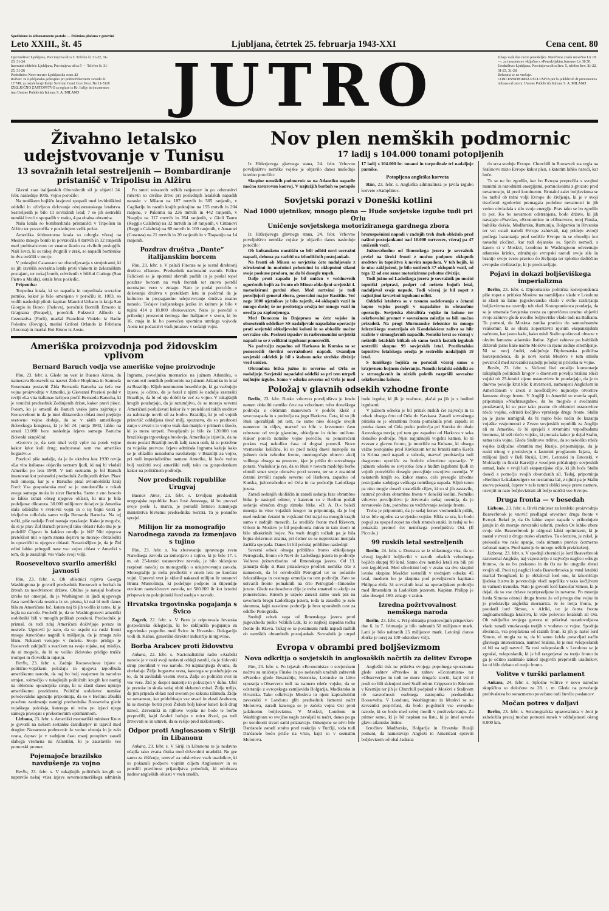Spedizione in abbonamento postale — Poštnina plačana v gotovini
Leto XXIII., št. 45 Ljubljana, četrtek 25. februarja 1943-XXI Cena cent. 80
Upravništvo: Ljubljana, Puccinijeva ulica 5. Telefon št. 31-22, 31-23, 31-24
Inseratni oddelek: Ljubljana, Puccinijeva ulica 5 — Telefon št. 31-25, 31-26
Podružnica Novo mesto: Ljubljanska cesta 42
Računi: za Ljubljansko pokrajino pri poštnočekovnem zavodu št. 17.749, za ostale kraje Italije Servizio Conti Corr. Post. No 11-3118
IZKLJUČNO ZASTOPSTVO za oglase iz Kr. Italije in inozemstva ima Unione Pubblicità Italiana S. A. MILANO
JUTRO
Izhaja vsak dan razen ponedeljka. Naročnina znaša mesečno Lir 18.—, za inozemstvo vključno s »Ponedeljskim Jutrom« Lir 36.50.
Uredništvo: Ljubljana, Puccinijeva ulica štev. 5, telefon štev. 31-22, 31-23, 31-24.
Rokopisi se ne vračajo.
CONCESSIONARIA ESCLUSIVA per la pubblicità di provenienza italiana ed estera: Unione Pubblicità Italiana S. A. MILANO
Živahno letalsko udejstvovanje v Tunisu
13 sovražnih letal sestreljenih — Bombardiranje pristanišč v Tripolisu in Alžiru
Glavni stan italijanskih Oboroženih sil je objavil 24. febr. naslednje 1005. vojno poročilo:
Na tuniškem bojišču krajevni spopadi med izvidniškimi oddelki in oživljeno delovanje obojestranskega letalstva. Sestreljenih je bilo 11 sovražnih letal; 7 so jih sestrelili nemški lovci v spopadih v zraku, 4 pa obalna obramba.
Naša letala so bombardirala pristanišči v Tripolisu in Alžiru ter povzročila v poslednjem velik požar.
Ameriška štirimotorna letala so odvrgla včeraj na Mesino mnogo bomb in povzročila 8 mrtvih in 32 ranjenih med prebivalstvom ter znatno škodo na civilnih poslopjih. Naši lovci, ki so takoj dvignili v zrak, so napadli bombnike in dva treščili v morje.
V pokrajini Catanzaro so obstreljevanja s strojnicami, ki so jih izvršila sovražna letala proti vlakom in železniškim postajam, ter nekaj bomb, odvrženih v bližini Curinge (San Pietro a Maida), ostala brez posledic.
Pripomba:
Torpedna letala, ki so napadla in torpedirala sovražne parnike, kakor je bilo omenjeno v poročilu št. 1003, so vodili naslednji piloti: kapitan Mancini Urbano iz kraja San Giorgio in Bosco (Padova), poročnik Borrelli Ernesto iz Gragnana (Neapelj), poročnik Pulzzetti Alfredo iz Cezenativa (Forli), maršal Franchini Vinizio iz Badie Polesine (Rovigo), maršal Grifoni Orlando iz Fabriana (Ancona) in maršal Boi Bruno iz Aoste.
Po smrti nekaterih težkih ranjencev in po odstranitvi ruševin so civilne žrtve pri poslednjih letalskih napadih narasle: v Milanu na 187 mrtvih in 505 ranjenih, v Cagliariju in raznih krajih pokrajine na 155 mrtvih in 204 ranjene, v Palermu na 226 mrtvih in 442 ranjenih, v Neaplju na 117 mrtvih in 264 ranjenih, v Gioii Tauru (Reggio Calabria) na 32 mrtvih in 50 ranjenih, v Cittanovi (Reggio Calabria) na 60 mrtvih in 100 ranjenih, v Amantei (Cosenza) na 21 mrtvih in 20 ranjenih in v Trapaniju na 14 ranjenih.
Pozdrav društva „Dante“ italijanskim borcem
Rim, 23. febr. s. V palači Firenze se je sestal direktorij društva »Dante«. Predsednik nacionalni svetnik Felice Felicioni se je spomnil slavnih padlih in je poslal topel pozdrav borcem na vseh frontah ter znova potrdil neomajno vero v zmago. Nato je podal poročilo o delovanju društva v preteklem letu in podčrtal da je kulturno in propagandno udejstvovanje društva znatno naraslo. Tečajev italijanskega jezika in kulture je bilo v tujini 414 z 18.000 obiskovalcev. Nato je poročal o prihodnji prosvetni četrtega dne Italijanov v svetu, ki bo 16. maja in ki bo posvečen spominu umrlega vojvode Aoste ter počastitvi vseh junakov v sedanji vojni.
Ameriška proizvodnja pod židovskim vplivom
Bernard Baruch vodja vse ameriške vojne proizvodnje
Rim, 23. febr. s. Glede na vest iz Buenos Airesa, da namerava Roosevelt na nasvet Židov Hopkinsa in Samuela Rosemana postaviti Žida Bernarda Barucha za šefa vse vojne proizvodnje v Ameriki, je Giovanni Preziosi podal v reviji »La vita italiana« izčrpen profil Bernarda Barucha, ki je resnični predsednik Zedinjenih držav, kakor pravi pisec. Potem, ko je omenil da Baruch vsako jutro zajtrkuje z Rooseveltom in da je imel diktatorsko oblast med prejšnjo svetovno vojno dodaja, da se v aktih ameriškega židovskega kongresa, ki je bil 24. junija 1943, lahko na strani 13.080 bere naslednja izjava samega Barucha židovski skupščini:
»Gotovo je, da sem imel večji vpliv na potek vojne kakor kdor koli drug; nadzoroval sem vse ameriško bogastvo.«
Preziosi piše nadalje, da je že oktobra leta 1930 revija »La vita italiana« objavila seznam ljudi, ki naj bi vladali Ameriko po letu 1940. V tem seznamu je bil Baruch imenovan kot poluradni predsednik Zedinjenih držav. Pisec tudi omenja, kar je o Baruchu pisal avtomobilski kralj Ford: Vsa gospodarska moč se je osredotočila v rokah enega samega moža in sicer Barucha. Samo z eno besedo se lahko izrazi obseg njegove oblasti, ki mu je bila podeljena: diktatura. 30.000 milijonov dolarjev je Amerika stala udeležba v svetovni vojni in o tej bajni vsoti je izključno odločala samo volja Bernarda Barucha. Na tej točki, piše nadalje Ford nastaja vprašanje: Kako je mogoče, da si je prav Žid Baruch prisvojil tako oblast? Kdo mu jo je podelil? Čigavo in kakšno orodje je bil? Niti njegova preteklost niti o njem znana dejstva ne morejo obrazložiti in opravičiti te njegove oblasti. Nerazložljivo je, da je Žid edini lahko pritegnil nase vso vojno oblast v Ameriki s tem, da je zasužnjil vso vlado svoji volji.
Rooseveltovo svarilo ameriški javnosti
Rim, 23. febr. s. Ob obletnici rojstva Georga Washingtona je govoril predsednik Roosevelt o borbah in žrtvah za neodvisnost države. Obilno je navajal borbene izreke ter omenjal, da je Washington in ljudi njegovega časa navdihovala resnica iz sv. pisma, ki nai bi tudi danes bila za Američane luč, katera naj bi jih vodila iz teme, ki je legla na narode. Predočil je, da so Washingtonovi ameriški sodobniki bili v mnogih prilikah poraženi. Predsednik je priznal, da tudi zdaj Američani doživljajo poraze in nesreče. Ugotovil je nato, da so uspehi na ruski fronti mnoge Američane nagnili k mišljenju, da je zmaga zelo blizu. Nekateri verujejo v čudeže. Svojo pridigo je Roosevelt zaključil s svarilom na svoje rojake, naj mislijo, da ni mogoče, da bi se veliko židovsko pridigo trušče trompet in človeškim tujenju.
Berlin, 23. febr. s. Zadnje Rooseveltove izjave o politično-vojaškem položaju in njegova izpodbuda ameriškemu narodu, da naj bo bolj vzajemen in narodno strnjen, tolmačijo v tukajšnjih političnih krogih kot namig na oblečene opozicijske struje, ki se zlasti danes upirajo ameriškemu prezidentu. Politični sodelavec nemške poročevalske agencije pripominja, da so v Berlinu zbudili posebno zanimanje namigi predsednika Roosevelta glede vojaškega položaja, katerega ni treba po izjavi njega samega presojati s prekomernim optimizmom.
Lizbona, 23. febr. s. Ameriški mornariški minister Knox je govoril na nekem sestanku časnikarjev in izjavil med drugim: Nevarnost podmornic še vedno obstoja in je zelo resna, čeprav je v zadnjem času manj potopitev zaradi slabega vremena na Atlantiku, ki je zaustavilo ves pomorski promet.
Pojemajoče brazilsko navdušenje za vojno
Berlin, 23. febr. s. V tukajšnjih političnih krogih so napravile nekaj vtisa izjave severnoameriškega admirala Ingrama, poveljnika mornarice na južnem Atlantiku, o nevarnosti nemških podmornic na južnem Atlantiku in letal za Brazilijo. Kljub neumnemu besedičenju, ki ga vsebujejo izjave, je očitno, da je hotel z njimi še nadalje zastrašiti Brazilijo, da bi od nje dobili še več za vojno. V tukajšnjih krogih poudarjajo, da je razumljivo, če se morajo severni Američani posluževati kakor že v preteklosti takih sredstev za nabiranje novih sil za borbo. Brazilija, ki je od vojnih prizorišč oddaljena tisoč milj, spoznava, da so prednosti zanjo v zvezi s to vojno vsak dan manjše v primeri s škodo, ki jo mora utrpeti. Potopljenih je bilo že 120.000 ton brazilskega trgovskega brodovja. Amerika je izjavila, da ne more poslati Braziliji novih ladij razen onih, ki so potrebne za vojaške prevoze. Izjave admirala Ingrama kažejo kako se je ohladilo nenadoma navdušenje v Braziliji za vojno, pri tudi imperialistične namere Amerike, ki hoče vedno bolj razširiti svoj ameriški radij tako na gospodarskem kakor na političnem področju.
Nov predsednik republike Urugvaj
Buenos Aires, 23. febr. s. Izvoljeni predsednik urugvajske republike Juan José Amezaga, ki bo prevzel svoje posle 1. marca, je ponudil listnico zunanjega ministrstva bivšemu predsedniku Serrati. Ta je ponudbo sprejel.
Milijon lir za monografijo Narodnega zavoda za izmenjavo s tujino
Rim, 23. febr. s. Na zborovanju upravnega sveta Narodnega zavoda za izmenjavo s tujino, ki je bilo 17. t. m. ob 25-letnici ustanovitve zavoda, je bilo sklenjeno razpisati natečaj za monografijo o udejstvovanju zavoda. Monografijo je treba predložiti v enem letu po končani vojni. Upravni svet je sklenil nakazati milijon lir ustanovi Bruna Mussolinija, ki podeljuje podpore in štipendije otrokom nameščencev zavoda, ter 500.000 lir kot izredni prispevek za pokojninski fond osebja v zavodu.
Hrvatska trgovinska pogajanja s Švico
Zagreb, 22. febr. s. V Bern je odpotovala hrvatska gospodarska delegacija, ki bo zaključila pogajanja za trgovinsko pogodbo med Švico in Hrvatsko. Delegacijo vodi dr. Kabas, generalni direktor industrije in trgovine.
Borba Arabcev proti židovstvu
Ankara, 22. febr. s. Nacionalistični radio »Arabski narod« je v neki svoji nedavni oddaji zatrdil, da je židovski strup pronikniI v vse narode. Ni najmanjšega dvoma, da obvladajo Židje bogastva sveta, katerega se poslužujejo za to, da bi zavladali vsemu svetu. Židje so politični svet in vse vere. Žid je despot materije in pokvarjen v duhu. Ubil je preroke in skuša sedaj ubiti slehernò misel. Židje trdijo, da jim pripada oblast nad svetom po zakonu talmuda. Židje so nevarnost, ker pridobivajo vse stvari in zlasti Arabcem, ki se morajo boriti proti Židom bolj kakor kateri koli drug narod. Zavezniki in njihove vojske ne bodo te borbe preprečili, kajti Arabci hočejo v miru živeti, pa tudi žrtvovati se in umreti, da se rešijo pred nizkotnostjo.
Odpor proti Anglosasom v Siriji in Libanonu
Ankara, 23. febr. s. V Siriji in Libanonu se je nedavno očajila tako zvana čistka med državnimi uradniki. Ne gre samo za čiščenje, temveč za odslovitev vseh uradnikov, ki so pokazali podporo vojnim ciljem Anglosasov in so potrdili pravilnost prijateljstva pobočnik, ki odobrava nadzor angleških oblasti v vseh uradih.
Nov plen nemških podmornic
17 ladij s 104.000 tonami potopljenih
Iz Hitlerjevega glavnega stana, 24. febr. Vrhovno poveljništvo nemške vojske je objavilo danes naslednje izredno poročilo:
Skupine nemških podmornic so na Atlantiku napadle močno zavarovan konvoj. V najtežjih borbah so potopile 17 ladij s 104.000 br. tonami in torpedirale tri nadaljnje parnike.
Potopljena angleška korveta
Rim, 23. febr. s. Angleška admiraliteta je javila izgubo korvete »Samphire«.
Sovjetski porazi v Doneški kotlini
Nad 1000 ujetnikov, mnogo plena — Hude sovjetske izgube tudi pri Orlu
Uničenje sovjetskega motoriziranega gardnega zbora
Iz Hitlerjevega glavnega stana, 24. febr. Vrhovno poveljništvo nemške vojske je objavilo danes naslednje poročilo:
Ob kubanskem mostišču so bili odbiti novi sovražni napadi, deloma pa razbiti na izhodiščnih postojankah.
Na fronti ob Miusu so sovjetske čete nadaljevale z združenimi in močnimi pehotnimi in oklopnimi silami svoje poskuse prodora, ne da bi dosegle uspeh.
Dalje proti zapadu je bil uničen v večdnevnih ogorčenih bojih za fronto ob Miusu obkoljeni sovjetski 4. motorizirani gardni zbor. Med mrtvimi je tudi poveljujoči general zbora, generalni major Rastišin. Več nego 1000 ujetnikov je bilo zajetih, 44 oklopnih vozil in mnogo doslej še ne preštetega orožja ter mnogo vozil in orodja pa zaplenjenega.
Med Donecem in Dnjeprom so čete vojske in oboroženih oddelkov SS nadaljevale napadalne operacije proti sovjetski obkoljevalni koloni in so obkolile močne sovražne sile. Poskusi izpadov in razbremenilni sovjetski napadi so se z velikimi izgubami ponesrečili.
Na področju zapadno od Harkova in Kurska so se ponesrečili številni sovražnikovi napadi. Osamljen sovjetski oddelek je bil s štabom neke strelske divizije vred uničen.
Obrambna bitka južno in severno od Orla se nadaljuje. Sovjetski napadalni oddelki so pri tem utrpeli najhujše izgube. Samo v odseku severno od Orla je med brezuspešnimi napadi v zadnjih treh dneh obležalo pred našimi postojankami nad 10.000 mrtvecev, včeraj pa 47 uničenih vozil.
Južnovzhodno od Ilmenskega jezera je sovražnik prešel na široki fronti z močno podporo oklopnih sredstev in topništva k novim napadom. V teh bojih, ki še niso zaključeni, je bilo uničenih 37 oklopnih vozil, od tega 32 od ene same motorizirane pehotne divizije.
Tudi južno od Ladoškega jezera je sovražnik po močni topniški pripravi, podprt od nešteto bojnih letal, nadaljeval svoje napade. Tudi včeraj je bil zopet z najtežjimi krvavimi izgubami odbit.
Oddelki letalstva so v tesnem sodelovanju s četami kopne vojske posegli v napadalne in obrambne operacije. Sovjetska zbirališča vojske in kolone ter oskrbovalni promet v sovražnem zaledju so bili močno prizadeti. Na progi Murmanske železnice in mnogo železniškega materijala ob Kandalakšem zalivu so bile razbite v strmoglavnih napadih. Nemški lovci so včeraj v neštetih letalskih bitkah ob samo šestih lastnih izgubah sestrelili skupno 99 sovjetskih letal. Protiletalsko topništvo letalskega orožja je sestrelilo nadaljnjih 19 letal.
S tuniškega bojišča so poročali včeraj samo o krajevnem bojnem delovanju. Nemški letalski oddelki so v strmoglavnih in nizkih poletih razpršili sovražne oskrbovalne kolone.
Položaj v glavnih odsekih vzhodne fronte
Berlin, 23. febr. Rusko vrhovno poveljništvo je imelo namen obkoliti nemške čete na vzhodnem robu doneškega področja z obširnim manevrom v podobi klešč s severozapada in s področja na jugu Harkova. Četa, ki so jih Rusi uporabljali pri tem, ne samo niso dosegle svojih namenov in ciljev, marveč so bile v izvestnem času odrezane od svoje glavnine, obkoljene in delno uničene. Kakor poroča nemško vojno poročilo, se ponesrečeni poskus vsaj nekoliko časa ni dognal ponovil. Novo vremensko količine, ki so pred nekaj dnevi nastopile na južnem delu vzhodne fronte, onemogočajo obnovo akcij velikega obsega na prostoru, kjer je prišlo do sovražnega poraza. Vsekakor je res, da so Rusi v novem razdobju borbe obrnili smer svoje ofenzive proti severu, ter so z znatnimi četami izvršili napade severno od Harkova, zapadno od Kurska, južnovzhodno od Orla in na področju Ladoškega jezera.
Zaradi sedanjih okoliščin in zaradi sedanje faze obrambne bitke je nastopil odmor, v katerem so v Berlinu podali sedanjo obračun druge zimske bitke. »D. A. D.« beleži mnenja in vtise vojaških krogov in pripominja, da je boj med ruskimi četami in vojskami Osi trajal na mnogih krajih samo v zadnjih mesecih. Le središče fronte med Rževom, Orlom in Moskvo je bil popolnoma miren in tam skoro ni bilo nikakršnih bojev. Na vseh drugih točkah pa je bila bojna delavnost znatna, pri čemer so se neprestano menjala žarišča spopada. Danes bi bil položaj približno naslednji:
Severni odsek obsega približno fronto obkoljenega Petrograda, fronto ob Nevi do Ladoškega jezera in področje Volhova južnovzhodno od Ilmenskega jezera. Od 13. januarja dalje si Rusi prizadevajo prodreti nemške črte z namenom, da bi osvobodili Petrograd ter se polastile železniškega in cestnega omrežja na tem področju. Zato so ustvarili fronto pomaknili na črto Petrograd—Ilmensko jezero. Glede na doseženo cilje je treba smatrati to akcijo za ponesrečeno. Rusom je uspelo zasesti samo ozek pas na severnem bregu Ladoškega jezera, toda ta zasedba je zelo skromna, kajti zasedeno področje je brez uporabnih cest za oskrbo Petrograda.
Srednji odsek sega od Ilmenskega jezera proti jugovzhodu preko Velikih Luk, ki so najbolj zapadna točka fronte do Rževa. Tukaj so se posamezni ruski napadi razbili ob nemških obrambnih postojankah. Sovražnik je utrpel hude izgube, ki jih je vračnost, plačal pa jih je s hudimi izgubami.
V južnem odseku je bil pritisk ruskih čet največji in ta odsek obsega črto od Orla do Kavkaza. Zaradi sovražnega pritiska se je obrambna fronta pomaknila proti zapadu in poteka danes od Orla preko področja pri Kursku do obale Azovskega morja; pri tem gre zapadno od Harkova v seka doneško področje. Njen najjužnejši vogelni kamen, ki ni zvezan z glavno fronto, je mostišče na Kubanu, ki obsega važne postojanke pred Kavkazom ter ne braniti samo Kerča in Krima pred napadi z vzhoda, marveč predstavlja tudi dragoceno oporišče za bodoče ofenzivne operacije. V južnem odseku so sovjetske čete s hudim izgubami ljudi in vojnih potrebščin dosegle precejšnje osvojitve ozemlja. V nekaterih krajih so, kakor znano, celo presegle izhodne postojanke zadnjega velikega nemškega napada. Kljub temu pa niso mogle doseči strateških ciljev, ki so si jih zastavile, namreč prodora obrambne fronte v doneški kotlini. Nemško vrhovno poveljništvo je žrtvovalo nekaj ozemlja, da je zavarovalo čete, potrebne za vzdrževanje sedanje fronte.
Treba je pripomniti, da je sedaj konec vremenskih prilik, ki so bile ugodne za sovjetsko vojsko. Bliža se ura, ko bodo pogoji za spopad zopet na obeh straneh enaki. in tedaj se bo pokazala premoč čet nemškega poveljništva Osi. (Il Piccolo.)
99 ruskih letal sestreljenih
Berlin, 24. febr. s. Doznava se iz oblastnega vira, da so včeraj izgubili boljševiki v raznih odsekih vzhodnega bojišča skupaj 99 letal. Samo dve nemški letali sta bili pri tem izgubljeni. Med silovitimi boji v zraku sta dve skupini lovske skupine Meelder sestrelili v srednjem odseku 45 letal, medtem ko je skupina pod poveljstvom kapitana Philippa zbila 34 sovražnih letal na operacijskem področju med Ilmenskim in Ladoškim jezerom. Kapitan Philipp je tako dosegel 180. zmago v zraku.
Izredna požrtvovalnost nemškega naroda
Berlin, 23. febr. s. Pri pobiranju prostovoljnih prispevkov dne 6. in 7. februarja je bilo nabranih 50 milijonov mark. Lani je bilo nabranih 25 milijonov mark. Letošnji donos zbirke je torej za 100 odstotkov višji.
Evropa v obrambi pred boljševizmom
Nova odkritja o sovjetskih in anglosaških načrtih za delitev Evrope
Rim, 23. febr. s. Po izjavah »Economista« o sovjetskem načrtu za uničenje Finske in po nedavnih uradnih zahtevah »Pravde« glede Besarabije, Estonske, Letonske in Litve opozarja »Observer« tudi na namero rdeče vojske, da se odstranijo z evropskega zemljevida Bolgarija, Madžarska in Hrvatska. Tako odkrivajo Moskva in njeni kapitalistični zavezniki v Londonu glih predsednik famozni načrt Molotova, zaradi katerega se je začela vojna Osi proti jadalnemu boljševizmu. V Moskvi, Londonu in Washingtonu so svojčas naglo zavaljali ta načrt, danes pa ga po usodnosti stvari sami priznavajo. Omenjene se nivo bile Dardanele zaradi strahu pred reakcijo v Turčiji, toda tudi Dardanele bodo prišle na vrsto, kajti so v seznamu Molotova.
Angleški tisk ne prikriva svojega popolnega sporazuma glede zahtev »Pravde« in zahtev »Economista« ter »Observerja« in tudi ne more drugače storiti, kajti vsi ti posli so bili sklenjeni med Staffordom Crippsom in Edenom v Kremlju ter jih je Churchill podpisal v Moskvi s Stalinom ob navzočnosti osebnega zastopnika predsednika Roosevelta. V Londonu, Washingtonu in Moskvi se so zavezniki prepričani, da bodo pogoltnili vse evropske narode, ki so bodo med seboj motili v preživekovanju. Za primer samo, ki je bil napisan na listu, ki je imel seveda glavo atlantske listine.
Izročitev Madžarske, Bolgarije in Hrvatske Rusiji pomeni, da nameravajo Angleži in Američani spraviti boljševizem od obal Jadrana
do srca srednje Evrope. Churchill in Roosevelt sta vrgla na Stalinovo mizo Evropo kakor plen, s katerim lahko naredi, kar hoče.
To se ne bo zgodilo, ker bo Evropa preprečila s svojimi rasnimi in narodnimi energijami, pomnoženimi z grozoto pred nevarnostjo, ki preti kontinentu. Brutalni zalet boljševizma se bo razbil ob trdni volji Evrope do življenja, ki je v svoji tisočletni zgodovini premagala podobne nevarnosti in jih vedno obvladala s silo svoje energije. Prav tako se bo zgodilo to pot. Ko bo nevarnost odstranjena, bodo države, ki jih navajajo »Pravda«, »Economist« in »Observer«, torej Finska, baltiške dežele, Madžarska, Rumunija, Bolgarska in Hrvatska ter vsi ostali narodi Evrope zahtevali, naj pridejo avtorji podlega barantanja pred sodišče Evrope in se obsodijo kot navadni zločinci, kar tudi dejansko so. Spričo nemoči, s katero si v Moskvi, Londonu in Washingtonu odvzemajo atlantsko krinko, združujejo evropski narodi svoje sile in branijo svojo sveto pravico do življenja ter splošno dediščino evropske civilizacije, ki jo predstavljajo.
Pojavi in dokazi boljševiškega imperializma
Berlin, 23. febr. s. Diplomatsko politična korespondenca piše zopet o pritisku Moskve na namišljene vlade v Londonu in zlasti na lažno jugoslovansko vlado v svrho razširjanja boljševizma na ozemlju teh vlad. Korespondenca poudarja, da se je smatrala Sovjetska zveza za upravičeno uradno objaviti svoje zahteve glede uvedbe boljševiške vlade tudi na Balkanu. To pomeni, da Moskva zanika pravico do samoobrambe vsakomur, ki se skuša zoperstaviti njenim ekspanzijskim načrtom, kar jasno kaže, kako misli Stalin spoštovati obveze v okviru famozne atlantske listine. Zgled zahteve po baltiških državah jasno kaže načrte Moskve in njene zadnje stremljenje. Ni se torej čuditi, zaključuje Diplomatska politična korespondenca, da je novi korak Moskve v tem smislu povzročil med zavezniki najtežji položaj in pričetka te vojne.
Berlin, 23. febr. s. Večerni listi zrcalijo komentarje tukajšnjih političnih krogov o dnevnem povelju Stalina rdeči vojski ob 25-letnici njene ustanovitve in poudarjajo, da je to dnevno povelje krut klic k stvarnosti, namenjeni Angležem in Američanom v zvezi z neodložljivo nujnostjo otvoritve famozne druge fronte. V Angliji in Ameriki so morda upali, pripominja »Nachtausgabe«, da bo mogoče s svečanimi proslavami, ki so prav tako prazne ob obletnici ustanovitve rdeče vojske, odriniti kočljivo vprašanje druge fronte. Stalin pa je jasno namignil, da bi nujno bilo način do kazanja vojaške vzajemnosti z Zvezo sovjetskih republik za Anglijo ali za Ameriko, če bi sprejeli s stvarnimi vzpodbudami bremena, ki teži rdečo vojsko, ki prenaša kakor je dejal Stalin, sama težo vojne. Glede Stalinove trditve, da so nekoliko rdeče vojske izključno obramba mej Rusije, pripominjajo, da je ruski trinog v protislovju z lastnimi proglasom. Izjava, da milijoni ljudi v Beli Rusiji, Litvi, Letonski in Estonski, v Moldaviji in finski Kareliji z veseljem pričakujejo sovjetskih armad, kaže v svoji luči ekspanzijske cilje, ki jih hoče Stalin doseči s pomočjo svojih oboroženih sil. Tedaj, pripominja »Berliner Lokalanzeiger« so nesramna laž, z njimi pa je Stalin znova pokazal, čeprav v zelo temni obliki svoje prave namere, osvojiti in nato boljševizirati ali boljo uničiti vso Evropo.
Druga fronta — v besedah
Lizbona, 23. febr. s. Bivši minister za letalsko proizvodnjo Beaverbrook je vnovič predlagal otvoritev druge fronte v Evropi. Rekel je, da Os lahko zopet napade v prihodnjem juniju in da morajo zavezniki udariti, preden Os lahko zbere svoje sile. Beaverbrook je ožigosal lahki optimizem, ki je nastal v zvezi z drugo rusko ofenzivo. Ta ofenziva, je rekel, je prekosila vse naše upanje, toda nimamo pravice čezmerno računati nanjo. Pred nami je še mnogo težkih preizkušenj.
Lizbona, 23. febr. s. V spodnji zbornici je lord Beaverbrook razvnemal Angleže, naj vzpostavijo z največjo naglico »drugo fronto«, da ne bo prekasno in da Os ne bo utegnila zbrati svojih sil. Proti tej naglici lorda Beaverbrooka je vstal letalski maršal Tronghard, ki je obžaloval lord one, ki izkoriščajo ljudska čustva in povzročajo vladi neprilike v tako kočljivem in važnem trenutku. Nato je govoril lord kancelar Simon, ki je dejal, da so vse države nepripravljene in nevarne. Po mnenju lorda Simona obstoji druga fronta že od prvega dne vojne in jo predstavlja angleška mornarica. Je še tretja fronta, je poudaril lord Simon, v Afriki, ter je četrta fronta angloameriškega letalstva, ki vrže polovico letalskih sil Osi. Ob zaključku svojega govora ni prikrival nezadovoljstva vlade zaradi vmešavanja tretjih v vodstvo te vojne. Spodnja zbornica, vsa preplašena od raznih front, ki jih je našel lord Simon, ni mogla za to, da bi samo želela ponavljati način glavnega interesiranca, namreč Stalina, ki je rusi veleposlanik ni bil na seji navzoč. Ta rusi veleposlanik v Londonu se je zgražal, veleposlanik, ki je bil razgerjeval za tretjo fronto in ga je očitno zanimalo izmed njegovih preprostih uradnikov, ko ni bilo debato ni tretjo fronto.
Volitve v turški parlament
Ankara, 24. febr. s. Splošne volitve v novo narodno skupščino so določene za 28. t. m. Glede na povečanje prebivalstva bo sorazmerno povečano tudi število poslancev.
Močan potres v daljavi
Berlin, 23. febr. s. Seismografska opazovalnica v Jeni je zabeležila precej močan potresni sunek v oddaljenosti okrog 8.900 km.